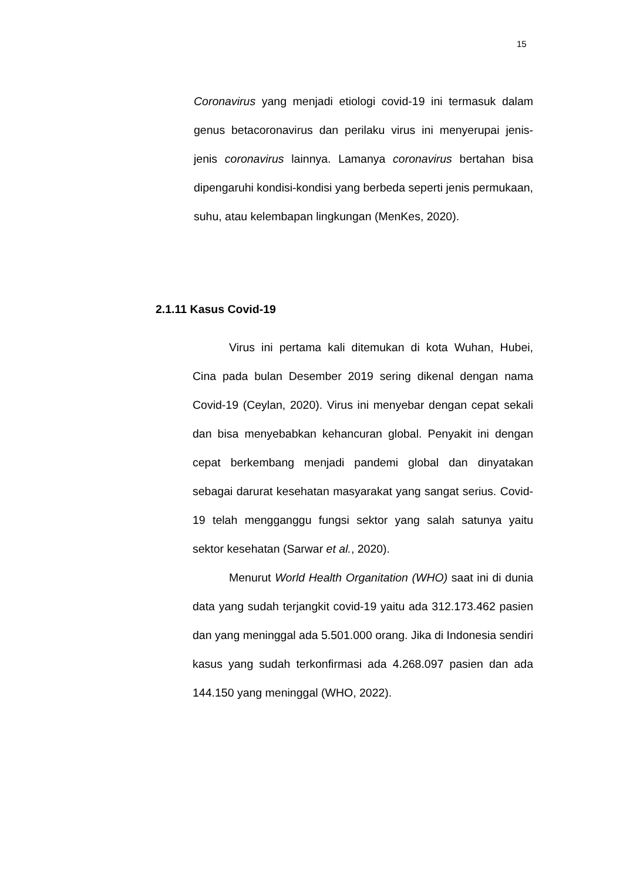15
Coronavirus yang menjadi etiologi covid-19 ini termasuk dalam genus betacoronavirus dan perilaku virus ini menyerupai jenis-jenis coronavirus lainnya. Lamanya coronavirus bertahan bisa dipengaruhi kondisi-kondisi yang berbeda seperti jenis permukaan, suhu, atau kelembapan lingkungan (MenKes, 2020).
2.1.11 Kasus Covid-19
Virus ini pertama kali ditemukan di kota Wuhan, Hubei, Cina pada bulan Desember 2019 sering dikenal dengan nama Covid-19 (Ceylan, 2020). Virus ini menyebar dengan cepat sekali dan bisa menyebabkan kehancuran global. Penyakit ini dengan cepat berkembang menjadi pandemi global dan dinyatakan sebagai darurat kesehatan masyarakat yang sangat serius. Covid-19 telah mengganggu fungsi sektor yang salah satunya yaitu sektor kesehatan (Sarwar et al., 2020).
Menurut World Health Organitation (WHO) saat ini di dunia data yang sudah terjangkit covid-19 yaitu ada 312.173.462 pasien dan yang meninggal ada 5.501.000 orang. Jika di Indonesia sendiri kasus yang sudah terkonfirmasi ada 4.268.097 pasien dan ada 144.150 yang meninggal (WHO, 2022).